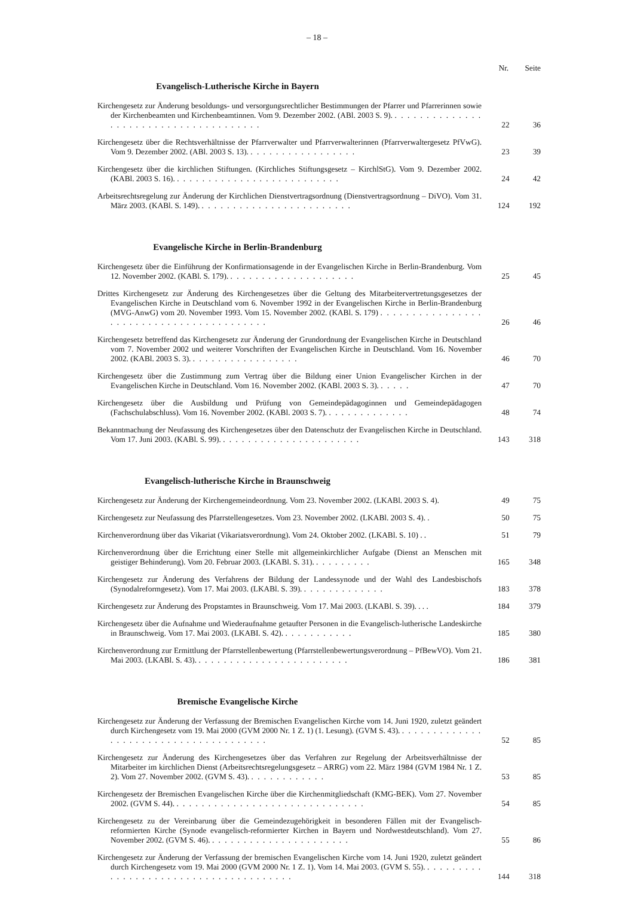– 18 –
Nr. Seite
Evangelisch-Lutherische Kirche in Bayern
Kirchengesetz zur Änderung besoldungs- und versorgungsrechtlicher Bestimmungen der Pfarrer und Pfarrerinnen sowie der Kirchenbeamten und Kirchenbeamtinnen. Vom 9. Dezember 2002. (ABl. 2003 S. 9). . . . . . . . . . . . . . . . . . . . . . . . . . . . . . . . . . . . . . .
22 36
Kirchengesetz über die Rechtsverhältnisse der Pfarrverwalter und Pfarrverwalterinnen (Pfarrverwaltergesetz PfVwG). Vom 9. Dezember 2002. (ABl. 2003 S. 13). . . . . . . . . . . . . . . . . .
23 39
Kirchengesetz über die kirchlichen Stiftungen. (Kirchliches Stiftungsgesetz – KirchlStG). Vom 9. Dezember 2002. (KABl. 2003 S. 16). . . . . . . . . . . . . . . . . . . . . . . . . . .
24 42
Arbeitsrechtsregelung zur Änderung der Kirchlichen Dienstvertragsordnung (Dienstvertragsordnung – DiVO). Vom 31. März 2003. (KABl. S. 149). . . . . . . . . . . . . . . . . . . . . . . . .
124 192
Evangelische Kirche in Berlin-Brandenburg
Kirchengesetz über die Einführung der Konfirmationsagende in der Evangelischen Kirche in Berlin-Brandenburg. Vom 12. November 2002. (KABl. S. 179). . . . . . . . . . . . . . . . . . . . .
25 45
Drittes Kirchengesetz zur Änderung des Kirchengesetzes über die Geltung des Mitarbeitervertretungsgesetzes der Evangelischen Kirche in Deutschland vom 6. November 1992 in der Evangelischen Kirche in Berlin-Brandenburg (MVG-AnwG) vom 20. November 1993. Vom 15. November 2002. (KABl. S. 179) . . . . . . . . . . . . . . . . . . . . . . . . . . . . . . . . . . . . . . . . .
26 46
Kirchengesetz betreffend das Kirchengesetz zur Änderung der Grundordnung der Evangelischen Kirche in Deutschland vom 7. November 2002 und weiterer Vorschriften der Evangelischen Kirche in Deutschland. Vom 16. November 2002. (KABl. 2003 S. 3). . . . . . . . . . . . . . . . . .
46 70
Kirchengesetz über die Zustimmung zum Vertrag über die Bildung einer Union Evangelischer Kirchen in der Evangelischen Kirche in Deutschland. Vom 16. November 2002. (KABl. 2003 S. 3). . . . . .
47 70
Kirchengesetz über die Ausbildung und Prüfung von Gemeindepädagoginnen und Gemeindepädagogen (Fachschulabschluss). Vom 16. November 2002. (KABl. 2003 S. 7). . . . . . . . . . . . . .
48 74
Bekanntmachung der Neufassung des Kirchengesetzes über den Datenschutz der Evangelischen Kirche in Deutschland. Vom 17. Juni 2003. (KABl. S. 99). . . . . . . . . . . . . . . . . . . . . . .
143 318
Evangelisch-lutherische Kirche in Braunschweig
Kirchengesetz zur Änderung der Kirchengemeindeordnung. Vom 23. November 2002. (LKABl. 2003 S. 4).
49 75
Kirchengesetz zur Neufassung des Pfarrstellengesetzes. Vom 23. November 2002. (LKABl. 2003 S. 4). .
50 75
Kirchenverordnung über das Vikariat (Vikariatsverordnung). Vom 24. Oktober 2002. (LKABl. S. 10) . .
51 79
Kirchenverordnung über die Errichtung einer Stelle mit allgemeinkirchlicher Aufgabe (Dienst an Menschen mit geistiger Behinderung). Vom 20. Februar 2003. (LKABl. S. 31). . . . . . . . . .
165 348
Kirchengesetz zur Änderung des Verfahrens der Bildung der Landessynode und der Wahl des Landesbischofs (Synodalreformgesetz). Vom 17. Mai 2003. (LKABl. S. 39). . . . . . . . . . . . . .
183 378
Kirchengesetz zur Änderung des Propstamtes in Braunschweig. Vom 17. Mai 2003. (LKABl. S. 39). . . .
184 379
Kirchengesetz über die Aufnahme und Wiederaufnahme getaufter Personen in die Evangelisch-lutherische Landeskirche in Braunschweig. Vom 17. Mai 2003. (LKABI. S. 42). . . . . . . . . . . .
185 380
Kirchenverordnung zur Ermittlung der Pfarrstellenbewertung (Pfarrstellenbewertungsverordnung – PfBewVO). Vom 21. Mai 2003. (LKABl. S. 43). . . . . . . . . . . . . . . . . . . . . . . . .
186 381
Bremische Evangelische Kirche
Kirchengesetz zur Änderung der Verfassung der Bremischen Evangelischen Kirche vom 14. Juni 1920, zuletzt geändert durch Kirchengesetz vom 19. Mai 2000 (GVM 2000 Nr. 1 Z. 1) (1. Lesung). (GVM S. 43). . . . . . . . . . . . . . . . . . . . . . . . . . . . . . . . . . . . . . .
52 85
Kirchengesetz zur Änderung des Kirchengesetzes über das Verfahren zur Regelung der Arbeitsverhältnisse der Mitarbeiter im kirchlichen Dienst (Arbeitsrechtsregelungsgesetz – ARRG) vom 22. März 1984 (GVM 1984 Nr. 1 Z. 2). Vom 27. November 2002. (GVM S. 43). . . . . . . . . . . . .
53 85
Kirchengesetz der Bremischen Evangelischen Kirche über die Kirchenmitgliedschaft (KMG-BEK). Vom 27. November 2002. (GVM S. 44). . . . . . . . . . . . . . . . . . . . . . . . . . . . . . .
54 85
Kirchengesetz zu der Vereinbarung über die Gemeindezugehörigkeit in besonderen Fällen mit der Evangelisch-reformierten Kirche (Synode evangelisch-reformierter Kirchen in Bayern und Nordwestdeutschland). Vom 27. November 2002. (GVM S. 46). . . . . . . . . . . . . . . . . . . . . . .
55 86
Kirchengesetz zur Änderung der Verfassung der bremischen Evangelischen Kirche vom 14. Juni 1920, zuletzt geändert durch Kirchengesetz vom 19. Mai 2000 (GVM 2000 Nr. 1 Z. 1). Vom 14. Mai 2003. (GVM S. 55). . . . . . . . . . . . . . . . . . . . . . . . . . . . . . . . . . . . . . .
144 318